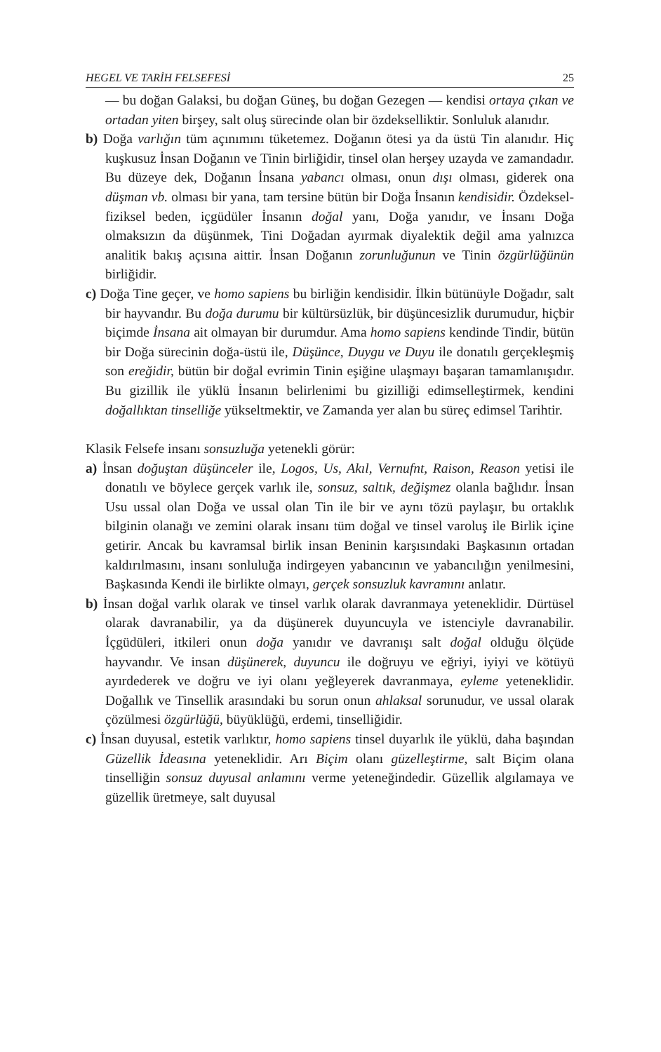HEGEL VE TARİH FELSEFESİ 25
— bu doğan Galaksi, bu doğan Güneş, bu doğan Gezegen — kendisi ortaya çıkan ve ortadan yiten birşey, salt oluş sürecinde olan bir özdekselliktir. Sonluluk alanıdır.
b) Doğa varlığın tüm açınımını tüketemez. Doğanın ötesi ya da üstü Tin alanıdır. Hiç kuşkusuz İnsan Doğanın ve Tinin birliğidir, tinsel olan herşey uzayda ve zamandadır. Bu düzeye dek, Doğanın İnsana yabancı olması, onun dışı olması, giderek ona düşman vb. olması bir yana, tam tersine bütün bir Doğa İnsanın kendisidir. Özdeksel-fiziksel beden, içgüdüler İnsanın doğal yanı, Doğa yanıdır, ve İnsanı Doğa olmaksızın da düşünmek, Tini Doğadan ayırmak diyalektik değil ama yalnızca analitik bakış açısına aittir. İnsan Doğanın zorunluğunun ve Tinin özgürlüğünün birliğidir.
c) Doğa Tine geçer, ve homo sapiens bu birliğin kendisidir. İlkin bütünüyle Doğadır, salt bir hayvandır. Bu doğa durumu bir kültürsüzlük, bir düşüncesizlik durumudur, hiçbir biçimde İnsana ait olmayan bir durumdur. Ama homo sapiens kendinde Tindir, bütün bir Doğa sürecinin doğa-üstü ile, Düşünce, Duygu ve Duyu ile donatılı gerçekleşmiş son ereğidir, bütün bir doğal evrimin Tinin eşiğine ulaşmayı başaran tamamlanışıdır. Bu gizillik ile yüklü İnsanın belirlenimi bu gizilliği edimselleştirmek, kendini doğallıktan tinselliğe yükseltmektir, ve Zamanda yer alan bu süreç edimsel Tarihtir.
Klasik Felsefe insanı sonsuzluğa yetenekli görür:
a) İnsan doğuştan düşünceler ile, Logos, Us, Akıl, Vernufnt, Raison, Reason yetisi ile donatılı ve böylece gerçek varlık ile, sonsuz, saltık, değişmez olanla bağlıdır. İnsan Usu ussal olan Doğa ve ussal olan Tin ile bir ve aynı tözü paylaşır, bu ortaklık bilginin olanağı ve zemini olarak insanı tüm doğal ve tinsel varoluş ile Birlik içine getirir. Ancak bu kavramsal birlik insan Beninin karşısındaki Başkasının ortadan kaldırılmasını, insanı sonluluğa indirgeyen yabancının ve yabancılığın yenilmesini, Başkasında Kendi ile birlikte olmayı, gerçek sonsuzluk kavramını anlatır.
b) İnsan doğal varlık olarak ve tinsel varlık olarak davranmaya yeteneklidir. Dürtüsel olarak davranabilir, ya da düşünerek duyuncuyla ve istenciyle davranabilir. İçgüdüleri, itkileri onun doğa yanıdır ve davranışı salt doğal olduğu ölçüde hayvandır. Ve insan düşünerek, duyuncu ile doğruyu ve eğriyi, iyiyi ve kötüyü ayırdederek ve doğru ve iyi olanı yeğleyerek davranmaya, eyleme yeteneklidir. Doğallık ve Tinsellik arasındaki bu sorun onun ahlaksal sorunudur, ve ussal olarak çözülmesi özgürlüğü, büyüklüğü, erdemi, tinselliğidir.
c) İnsan duyusal, estetik varlıktır, homo sapiens tinsel duyarlık ile yüklü, daha başından Güzellik İdeasına yeteneklidir. Arı Biçim olanı güzelleştirme, salt Biçim olana tinselliğin sonsuz duyusal anlamını verme yeteneğindedir. Güzellik algılamaya ve güzellik üretmeye, salt duyusal